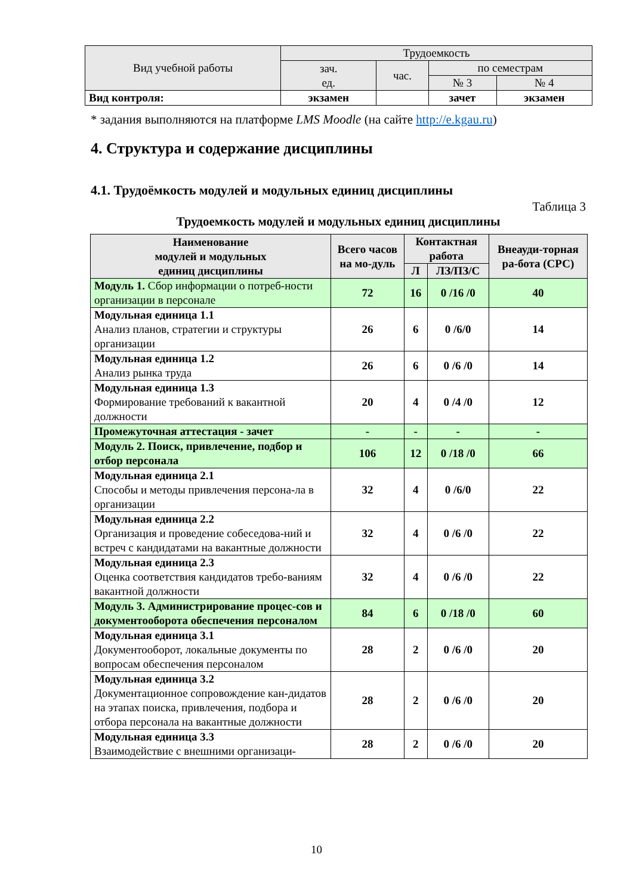| Вид учебной работы | Трудоемкость | | | |
| --- | --- | --- | --- | --- |
| | зач. ед. | час. | по семестрам | |
| | | | № 3 | № 4 |
| Вид контроля: | экзамен | | зачет | экзамен |
* задания выполняются на платформе LMS Moodle (на сайте http://e.kgau.ru)
4. Структура и содержание дисциплины
4.1. Трудоёмкость модулей и модульных единиц дисциплины
Таблица 3
Трудоемкость модулей и модульных единиц дисциплины
| Наименование модулей и модульных единиц дисциплины | Всего часов на мо-дуль | Контактная работа | | Внеауди-торная ра-бота (СРС) |
| --- | --- | --- | --- | --- |
| | | Л | ЛЗ/ПЗ/С | |
| Модуль 1. Сбор информации о потреб-ности организации в персонале | 72 | 16 | 0 /16 /0 | 40 |
| Модульная единица 1.1 Анализ планов, стратегии и структуры организации | 26 | 6 | 0 /6/0 | 14 |
| Модульная единица 1.2 Анализ рынка труда | 26 | 6 | 0 /6 /0 | 14 |
| Модульная единица 1.3 Формирование требований к вакантной должности | 20 | 4 | 0 /4 /0 | 12 |
| Промежуточная аттестация - зачет | - | - | - | - |
| Модуль 2. Поиск, привлечение, подбор и отбор персонала | 106 | 12 | 0 /18 /0 | 66 |
| Модульная единица 2.1 Способы и методы привлечения персона-ла в организации | 32 | 4 | 0 /6/0 | 22 |
| Модульная единица 2.2 Организация и проведение собеседова-ний и встреч с кандидатами на вакантные должности | 32 | 4 | 0 /6 /0 | 22 |
| Модульная единица 2.3 Оценка соответствия кандидатов требо-ваниям вакантной должности | 32 | 4 | 0 /6 /0 | 22 |
| Модуль 3. Администрирование процес-сов и документооборота обеспечения персоналом | 84 | 6 | 0 /18 /0 | 60 |
| Модульная единица 3.1 Документооборот, локальные документы по вопросам обеспечения персоналом | 28 | 2 | 0 /6 /0 | 20 |
| Модульная единица 3.2 Документационное сопровождение кан-дидатов на этапах поиска, привлечения, подбора и отбора персонала на вакантные должности | 28 | 2 | 0 /6 /0 | 20 |
| Модульная единица 3.3 Взаимодействие с внешними организаци- | 28 | 2 | 0 /6 /0 | 20 |
10